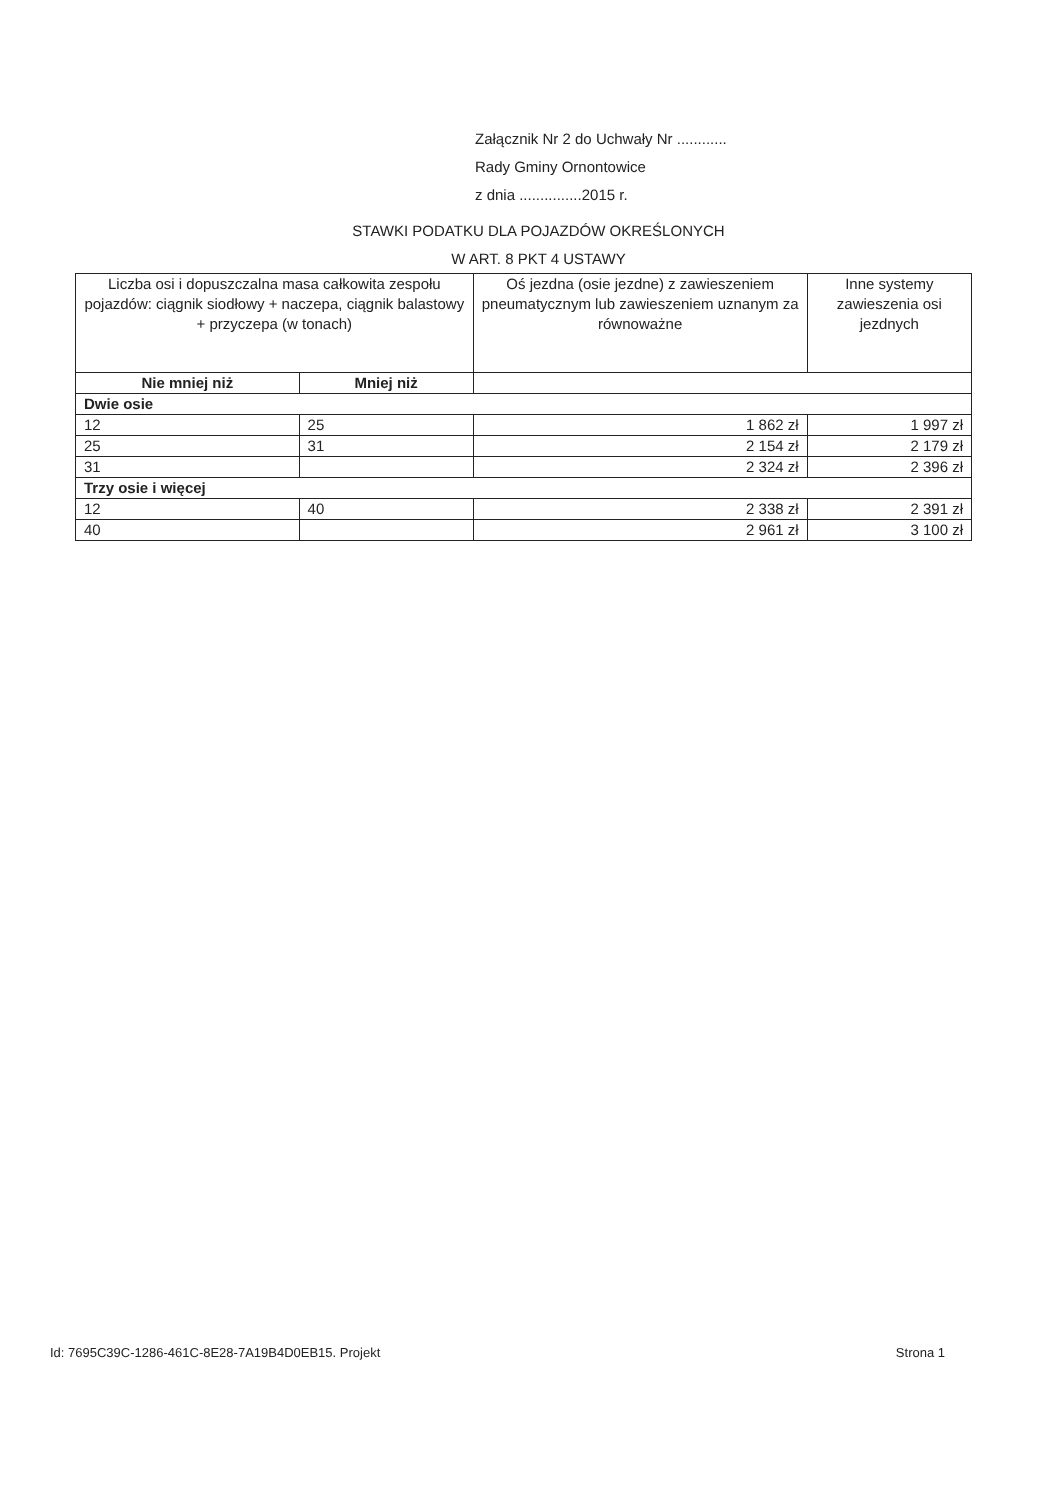Załącznik Nr 2 do Uchwały Nr ............
Rady Gminy Ornontowice
z dnia ...............2015 r.
STAWKI PODATKU DLA POJAZDÓW OKREŚLONYCH
W ART. 8 PKT 4 USTAWY
| Liczba osi i dopuszczalna masa całkowita zespołu pojazdów: ciągnik siodłowy + naczepa, ciągnik balastowy + przyczepa (w tonach) | | Oś jezdna (osie jezdne) z zawieszeniem pneumatycznym lub zawieszeniem uznanym za równoważne | Inne systemy zawieszenia osi jezdnych |
| --- | --- | --- | --- |
| Nie mniej niż | Mniej niż | | |
| Dwie osie | | | |
| 12 | 25 | 1 862 zł | 1 997 zł |
| 25 | 31 | 2 154 zł | 2 179 zł |
| 31 | | 2 324 zł | 2 396 zł |
| Trzy osie i więcej | | | |
| 12 | 40 | 2 338 zł | 2 391 zł |
| 40 | | 2 961 zł | 3 100 zł |
Id: 7695C39C-1286-461C-8E28-7A19B4D0EB15. Projekt Strona 1